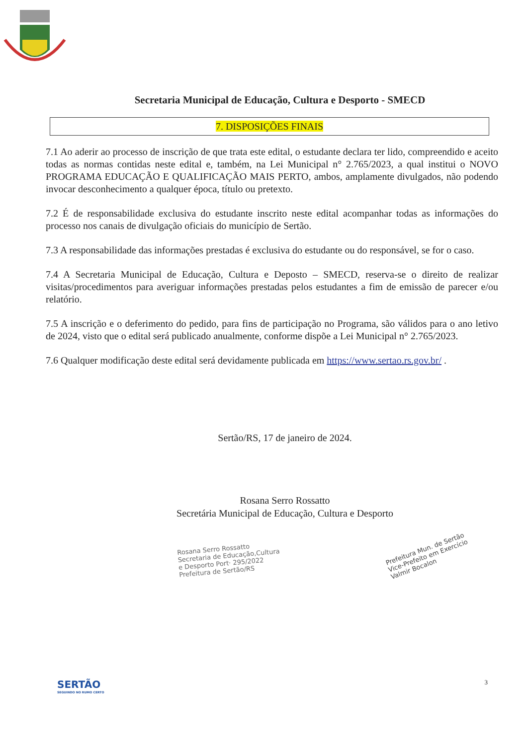Secretaria Municipal de Educação, Cultura e Desporto - SMECD
7. DISPOSIÇÕES FINAIS
7.1 Ao aderir ao processo de inscrição de que trata este edital, o estudante declara ter lido, compreendido e aceito todas as normas contidas neste edital e, também, na Lei Municipal n° 2.765/2023, a qual institui o NOVO PROGRAMA EDUCAÇÃO E QUALIFICAÇÃO MAIS PERTO, ambos, amplamente divulgados, não podendo invocar desconhecimento a qualquer época, título ou pretexto.
7.2 É de responsabilidade exclusiva do estudante inscrito neste edital acompanhar todas as informações do processo nos canais de divulgação oficiais do município de Sertão.
7.3 A responsabilidade das informações prestadas é exclusiva do estudante ou do responsável, se for o caso.
7.4 A Secretaria Municipal de Educação, Cultura e Deposto – SMECD, reserva-se o direito de realizar visitas/procedimentos para averiguar informações prestadas pelos estudantes a fim de emissão de parecer e/ou relatório.
7.5 A inscrição e o deferimento do pedido, para fins de participação no Programa, são válidos para o ano letivo de 2024, visto que o edital será publicado anualmente, conforme dispõe a Lei Municipal n° 2.765/2023.
7.6 Qualquer modificação deste edital será devidamente publicada em https://www.sertao.rs.gov.br/ .
Sertão/RS, 17 de janeiro de 2024.
Rosana Serro Rossatto
Secretária Municipal de Educação, Cultura e Desporto
Rosana Serro Rossatto
Secretaria de Educação,Cultura
e Desporto Port· 295/2022
Prefeitura de Sertão/RS
Prefeitura Mun. de Sertão
Vice-Prefeito em Exercício
Valmir Bocalon
SERTÃO
SEGUINDO NO RUMO CERTO
3